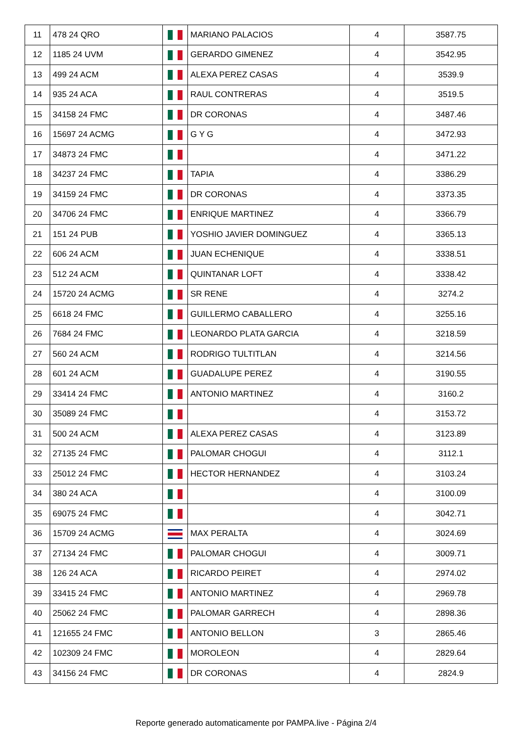| 11 | 478 24 QRO | | MARIANO PALACIOS | 4 | 3587.75 |
| 12 | 1185 24 UVM | | GERARDO GIMENEZ | 4 | 3542.95 |
| 13 | 499 24 ACM | | ALEXA PEREZ CASAS | 4 | 3539.9 |
| 14 | 935 24 ACA | | RAUL CONTRERAS | 4 | 3519.5 |
| 15 | 34158 24 FMC | | DR CORONAS | 4 | 3487.46 |
| 16 | 15697 24 ACMG | | G Y G | 4 | 3472.93 |
| 17 | 34873 24 FMC | | | 4 | 3471.22 |
| 18 | 34237 24 FMC | | TAPIA | 4 | 3386.29 |
| 19 | 34159 24 FMC | | DR CORONAS | 4 | 3373.35 |
| 20 | 34706 24 FMC | | ENRIQUE MARTINEZ | 4 | 3366.79 |
| 21 | 151 24 PUB | | YOSHIO JAVIER DOMINGUEZ | 4 | 3365.13 |
| 22 | 606 24 ACM | | JUAN ECHENIQUE | 4 | 3338.51 |
| 23 | 512 24 ACM | | QUINTANAR LOFT | 4 | 3338.42 |
| 24 | 15720 24 ACMG | | SR RENE | 4 | 3274.2 |
| 25 | 6618 24 FMC | | GUILLERMO CABALLERO | 4 | 3255.16 |
| 26 | 7684 24 FMC | | LEONARDO PLATA GARCIA | 4 | 3218.59 |
| 27 | 560 24 ACM | | RODRIGO TULTITLAN | 4 | 3214.56 |
| 28 | 601 24 ACM | | GUADALUPE PEREZ | 4 | 3190.55 |
| 29 | 33414 24 FMC | | ANTONIO MARTINEZ | 4 | 3160.2 |
| 30 | 35089 24 FMC | | | 4 | 3153.72 |
| 31 | 500 24 ACM | | ALEXA PEREZ CASAS | 4 | 3123.89 |
| 32 | 27135 24 FMC | | PALOMAR CHOGUI | 4 | 3112.1 |
| 33 | 25012 24 FMC | | HECTOR HERNANDEZ | 4 | 3103.24 |
| 34 | 380 24 ACA | | | 4 | 3100.09 |
| 35 | 69075 24 FMC | | | 4 | 3042.71 |
| 36 | 15709 24 ACMG | | MAX PERALTA | 4 | 3024.69 |
| 37 | 27134 24 FMC | | PALOMAR CHOGUI | 4 | 3009.71 |
| 38 | 126 24 ACA | | RICARDO PEIRET | 4 | 2974.02 |
| 39 | 33415 24 FMC | | ANTONIO MARTINEZ | 4 | 2969.78 |
| 40 | 25062 24 FMC | | PALOMAR GARRECH | 4 | 2898.36 |
| 41 | 121655 24 FMC | | ANTONIO BELLON | 3 | 2865.46 |
| 42 | 102309 24 FMC | | MOROLEON | 4 | 2829.64 |
| 43 | 34156 24 FMC | | DR CORONAS | 4 | 2824.9 |
Reporte generado automaticamente por PAMPA.live - Página 2/4